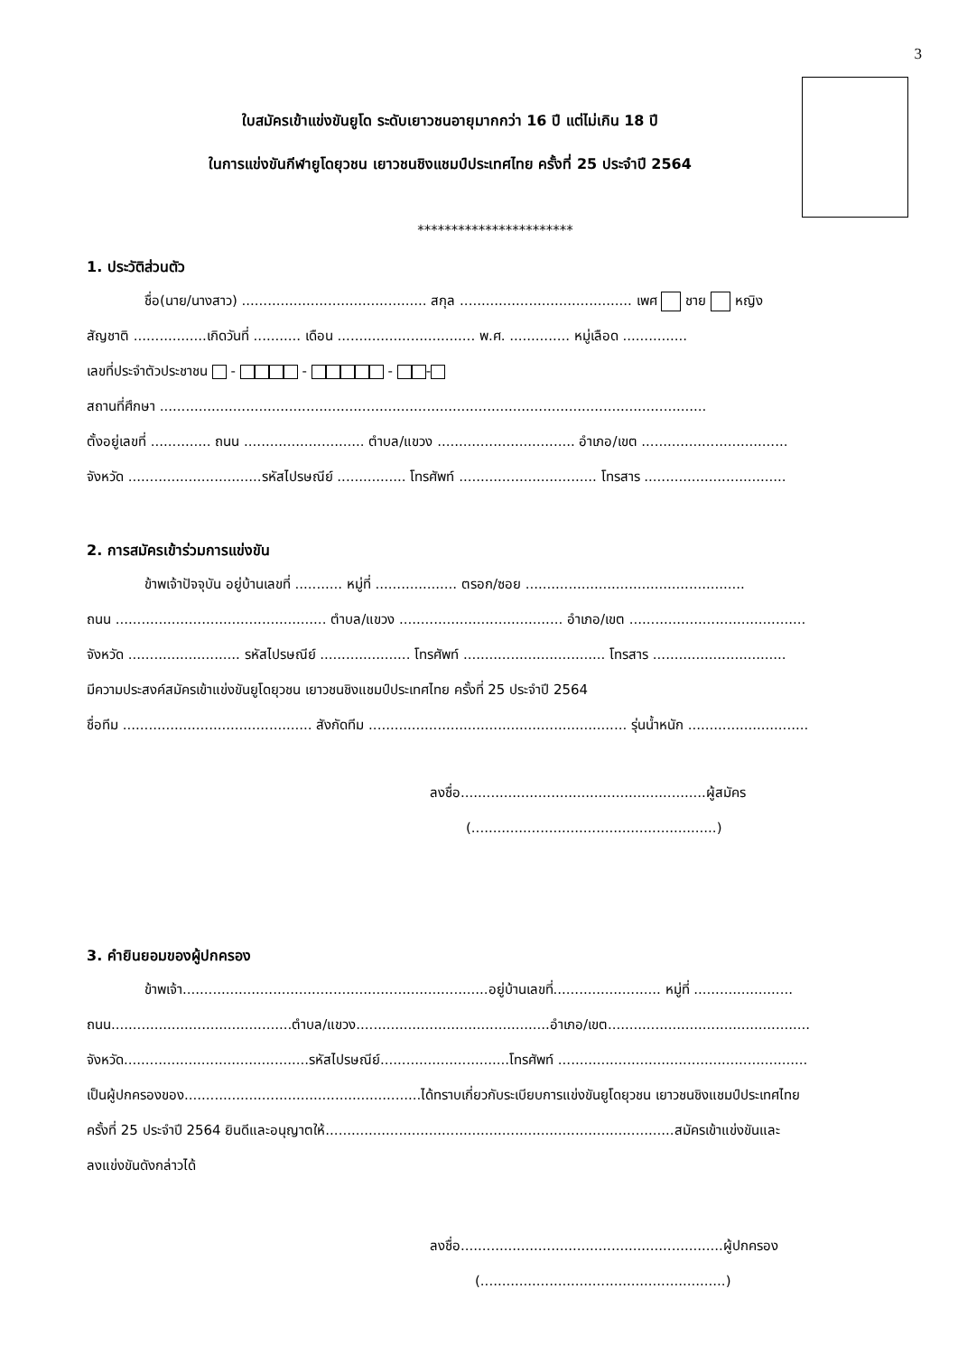3
ใบสมัครเข้าแข่งขันยูโด ระดับเยาวชนอายุมากกว่า 16 ปี แต่ไม่เกิน 18 ปี
ในการแข่งขันกีฬายูโดยุวชน เยาวชนชิงแชมป์ประเทศไทย ครั้งที่ 25 ประจำปี 2564
***********************
1. ประวัติส่วนตัว
ชื่อ(นาย/นางสาว) ........................................... สกุล ........................................ เพศ ชาย หญิง
สัญชาติ .................เกิดวันที่ ........... เดือน ................................ พ.ศ. .............. หมู่เลือด ...............
เลขที่ประจำตัวประชาชน - - - -
สถานที่ศึกษา ...............................................................................................................................
ตั้งอยู่เลขที่ .............. ถนน ............................ ตำบล/แขวง ................................ อำเภอ/เขต ..................................
จังหวัด ...............................รหัสไปรษณีย์ ................ โทรศัพท์ ................................ โทรสาร .................................
2. การสมัครเข้าร่วมการแข่งขัน
ข้าพเจ้าปัจจุบัน อยู่บ้านเลขที่ ........... หมู่ที่ ................... ตรอก/ซอย ...................................................
ถนน ................................................. ตำบล/แขวง ...................................... อำเภอ/เขต .........................................
จังหวัด .......................... รหัสไปรษณีย์ ..................... โทรศัพท์ ................................. โทรสาร ...............................
มีความประสงค์สมัครเข้าแข่งขันยูโดยุวชน เยาวชนชิงแชมป์ประเทศไทย ครั้งที่ 25 ประจำปี 2564
ชื่อทีม ............................................ สังกัดทีม ............................................................ รุ่นน้ำหนัก ............................
ลงชื่อ.........................................................ผู้สมัคร
(.........................................................)
3. คำยินยอมของผู้ปกครอง
ข้าพเจ้า.......................................................................อยู่บ้านเลขที่......................... หมู่ที่ .......................
ถนน..........................................ตำบล/แขวง.............................................อำเภอ/เขต...............................................
จังหวัด...........................................รหัสไปรษณีย์..............................โทรศัพท์ ..........................................................
เป็นผู้ปกครองของ.......................................................ได้ทราบเกี่ยวกับระเบียบการแข่งขันยูโดยุวชน เยาวชนชิงแชมป์ประเทศไทย
ครั้งที่ 25 ประจำปี 2564 ยินดีและอนุญาตให้.................................................................................สมัครเข้าแข่งขันและ
ลงแข่งขันดังกล่าวได้
ลงชื่อ.............................................................ผู้ปกครอง
(.........................................................)